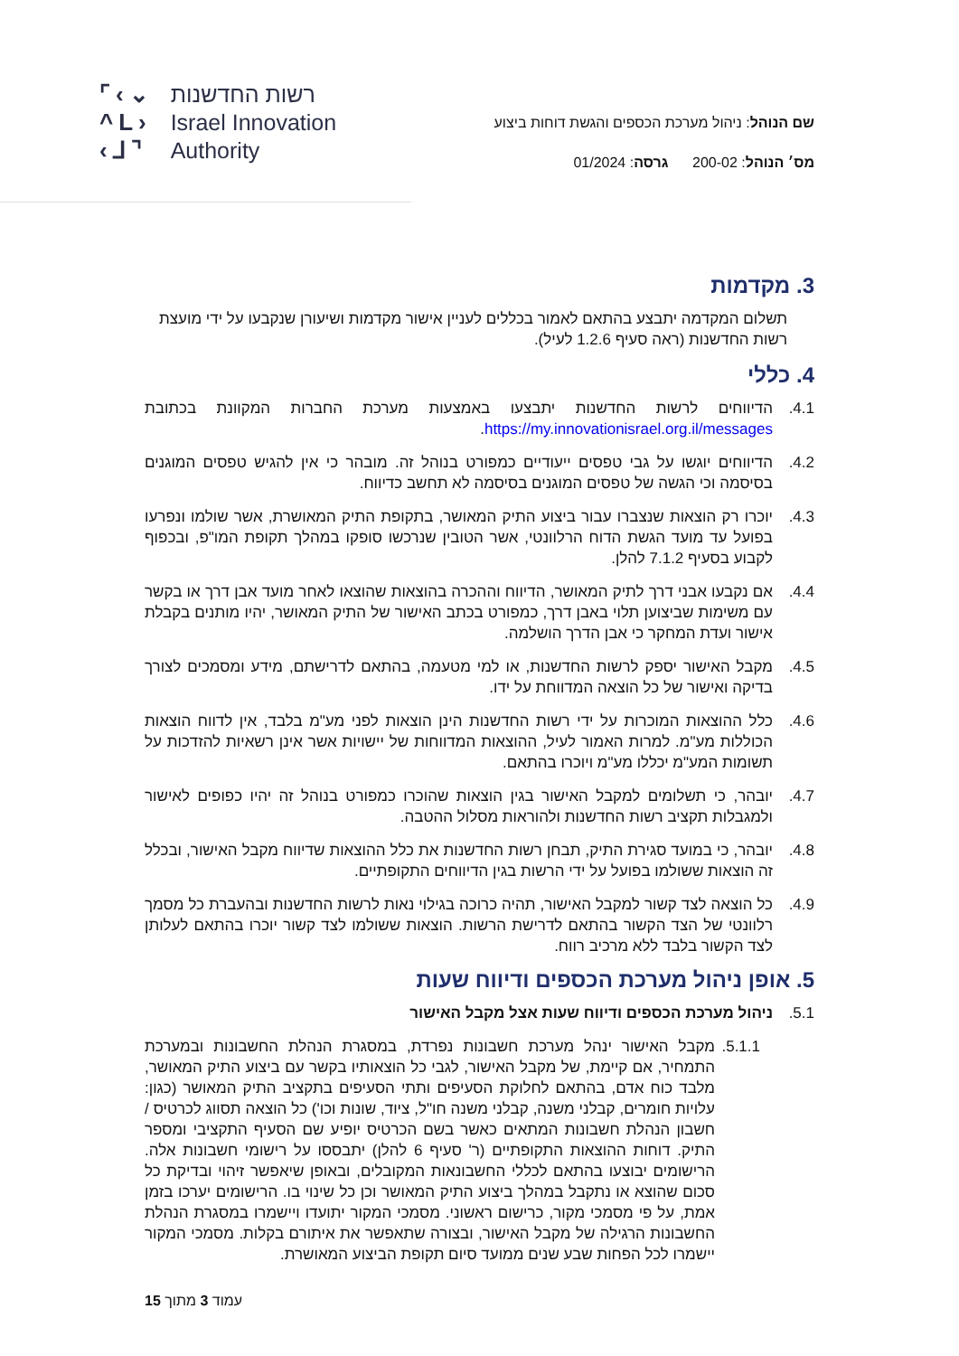⌜‹⌄
^L›
‹⅃⌝
רשות החדשנות
Israel Innovation
Authority
שם הנוהל: ניהול מערכת הכספים והגשת דוחות ביצוע
מס׳ הנוהל: 200-02 גרסה: 01/2024
3. מקדמות
תשלום המקדמה יתבצע בהתאם לאמור בכללים לעניין אישור מקדמות ושיעורן שנקבעו על ידי מועצת רשות החדשנות (ראה סעיף 1.2.6 לעיל).
4. כללי
4.1. הדיווחים לרשות החדשנות יתבצעו באמצעות מערכת החברות המקוונת בכתובת https://my.innovationisrael.org.il/messages.
4.2. הדיווחים יוגשו על גבי טפסים ייעודיים כמפורט בנוהל זה. מובהר כי אין להגיש טפסים המוגנים בסיסמה וכי הגשה של טפסים המוגנים בסיסמה לא תחשב כדיווח.
4.3. יוכרו רק הוצאות שנצברו עבור ביצוע התיק המאושר, בתקופת התיק המאושרת, אשר שולמו ונפרעו בפועל עד מועד הגשת הדוח הרלוונטי, אשר הטובין שנרכשו סופקו במהלך תקופת המו"פ, ובכפוף לקבוע בסעיף 7.1.2 להלן.
4.4. אם נקבעו אבני דרך לתיק המאושר, הדיווח וההכרה בהוצאות שהוצאו לאחר מועד אבן דרך או בקשר עם משימות שביצוען תלוי באבן דרך, כמפורט בכתב האישור של התיק המאושר, יהיו מותנים בקבלת אישור ועדת המחקר כי אבן הדרך הושלמה.
4.5. מקבל האישור יספק לרשות החדשנות, או למי מטעמה, בהתאם לדרישתם, מידע ומסמכים לצורך בדיקה ואישור של כל הוצאה המדווחת על ידו.
4.6. כלל ההוצאות המוכרות על ידי רשות החדשנות הינן הוצאות לפני מע"מ בלבד, אין לדווח הוצאות הכוללות מע"מ. למרות האמור לעיל, ההוצאות המדווחות של יישויות אשר אינן רשאיות להזדכות על תשומות המע"מ יכללו מע"מ ויוכרו בהתאם.
4.7. יובהר, כי תשלומים למקבל האישור בגין הוצאות שהוכרו כמפורט בנוהל זה יהיו כפופים לאישור ולמגבלות תקציב רשות החדשנות ולהוראות מסלול ההטבה.
4.8. יובהר, כי במועד סגירת התיק, תבחן רשות החדשנות את כלל ההוצאות שדיווח מקבל האישור, ובכלל זה הוצאות ששולמו בפועל על ידי הרשות בגין הדיווחים התקופתיים.
4.9. כל הוצאה לצד קשור למקבל האישור, תהיה כרוכה בגילוי נאות לרשות החדשנות ובהעברת כל מסמך רלוונטי של הצד הקשור בהתאם לדרישת הרשות. הוצאות ששולמו לצד קשור יוכרו בהתאם לעלותן לצד הקשור בלבד ללא מרכיב רווח.
5. אופן ניהול מערכת הכספים ודיווח שעות
5.1. ניהול מערכת הכספים ודיווח שעות אצל מקבל האישור
5.1.1. מקבל האישור ינהל מערכת חשבונות נפרדת, במסגרת הנהלת החשבונות ובמערכת התמחיר, אם קיימת, של מקבל האישור, לגבי כל הוצאותיו בקשר עם ביצוע התיק המאושר, מלבד כוח אדם, בהתאם לחלוקת הסעיפים ותתי הסעיפים בתקציב התיק המאושר (כגון: עלויות חומרים, קבלני משנה, קבלני משנה חו"ל, ציוד, שונות וכו') כל הוצאה תסווג לכרטיס / חשבון הנהלת חשבונות המתאים כאשר בשם הכרטיס יופיע שם הסעיף התקציבי ומספר התיק. דוחות ההוצאות התקופתיים (ר' סעיף 6 להלן) יתבססו על רישומי חשבונות אלה. הרישומים יבוצעו בהתאם לכללי החשבונאות המקובלים, ובאופן שיאפשר זיהוי ובדיקת כל סכום שהוצא או נתקבל במהלך ביצוע התיק המאושר וכן כל שינוי בו. הרישומים יערכו בזמן אמת, על פי מסמכי מקור, כרישום ראשוני. מסמכי המקור יתועדו ויישמרו במסגרת הנהלת החשבונות הרגילה של מקבל האישור, ובצורה שתאפשר את איתורם בקלות. מסמכי המקור יישמרו לכל הפחות שבע שנים ממועד סיום תקופת הביצוע המאושרת.
עמוד 3 מתוך 15